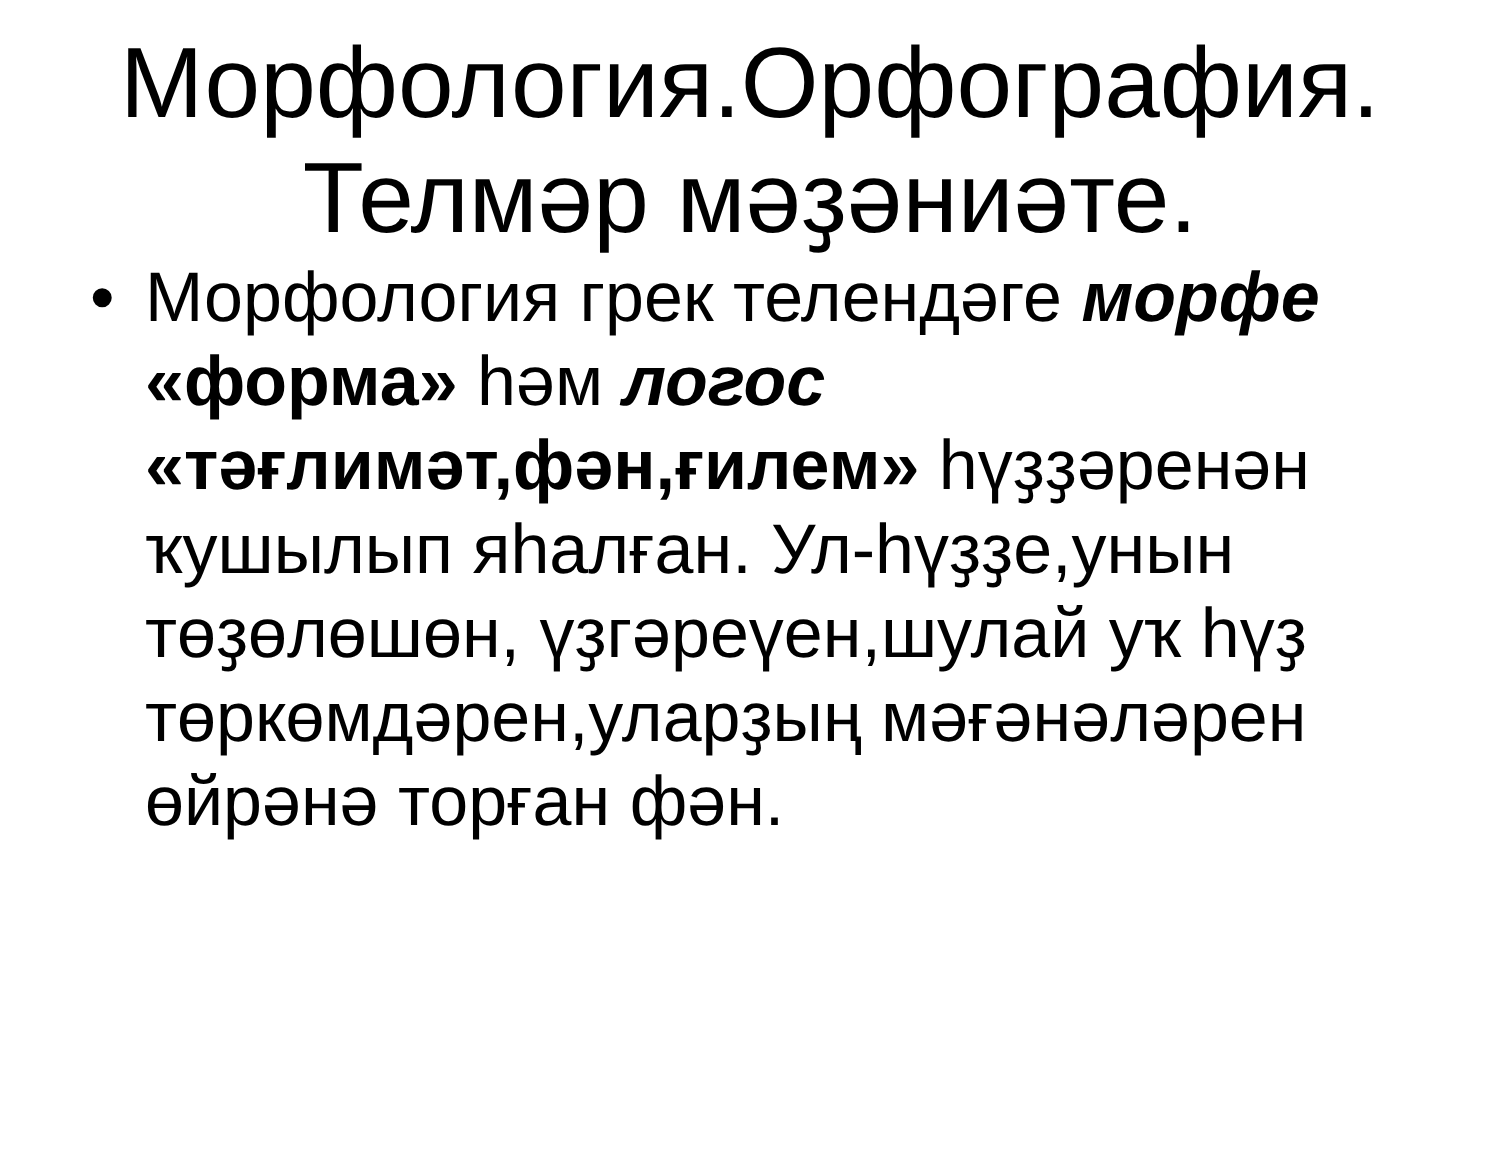Морфология.Орфография.
Телмәр мәҙәниәте.
• Морфология грек телендәге морфе «форма» һәм логос «тәғлимәт,фән,ғилем» һүҙҙәренән ҡушылып яһалған. Ул-һүҙҙе,унын төҙөлөшөн, үҙгәреүен,шулай уҡ һүҙ төркөмдәрен,уларҙың мәғәнәләрен өйрәнә торған фән.